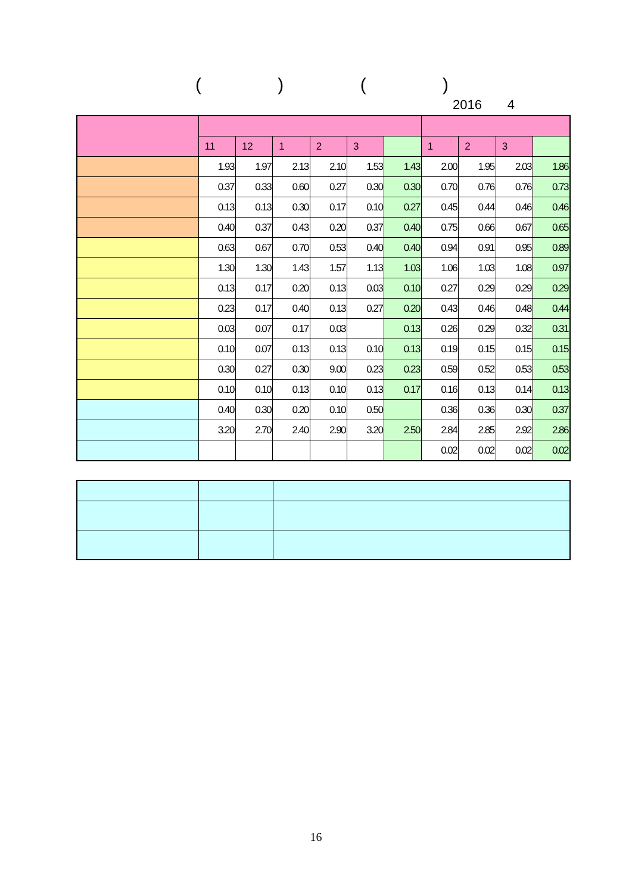( ) ( )
2016 4
| | 11 | 12 | 1 | 2 | 3 | | 1 | 2 | 3 | |
| | 1.93 | 1.97 | 2.13 | 2.10 | 1.53 | 1.43 | 2.00 | 1.95 | 2.03 | 1.86 |
| | 0.37 | 0.33 | 0.60 | 0.27 | 0.30 | 0.30 | 0.70 | 0.76 | 0.76 | 0.73 |
| | 0.13 | 0.13 | 0.30 | 0.17 | 0.10 | 0.27 | 0.45 | 0.44 | 0.46 | 0.46 |
| | 0.40 | 0.37 | 0.43 | 0.20 | 0.37 | 0.40 | 0.75 | 0.66 | 0.67 | 0.65 |
| | 0.63 | 0.67 | 0.70 | 0.53 | 0.40 | 0.40 | 0.94 | 0.91 | 0.95 | 0.89 |
| | 1.30 | 1.30 | 1.43 | 1.57 | 1.13 | 1.03 | 1.06 | 1.03 | 1.08 | 0.97 |
| | 0.13 | 0.17 | 0.20 | 0.13 | 0.03 | 0.10 | 0.27 | 0.29 | 0.29 | 0.29 |
| | 0.23 | 0.17 | 0.40 | 0.13 | 0.27 | 0.20 | 0.43 | 0.46 | 0.48 | 0.44 |
| | 0.03 | 0.07 | 0.17 | 0.03 | | 0.13 | 0.26 | 0.29 | 0.32 | 0.31 |
| | 0.10 | 0.07 | 0.13 | 0.13 | 0.10 | 0.13 | 0.19 | 0.15 | 0.15 | 0.15 |
| | 0.30 | 0.27 | 0.30 | 9.00 | 0.23 | 0.23 | 0.59 | 0.52 | 0.53 | 0.53 |
| | 0.10 | 0.10 | 0.13 | 0.10 | 0.13 | 0.17 | 0.16 | 0.13 | 0.14 | 0.13 |
| | 0.40 | 0.30 | 0.20 | 0.10 | 0.50 | | 0.36 | 0.36 | 0.30 | 0.37 |
| | 3.20 | 2.70 | 2.40 | 2.90 | 3.20 | 2.50 | 2.84 | 2.85 | 2.92 | 2.86 |
| | | | | | | | 0.02 | 0.02 | 0.02 | 0.02 |
16